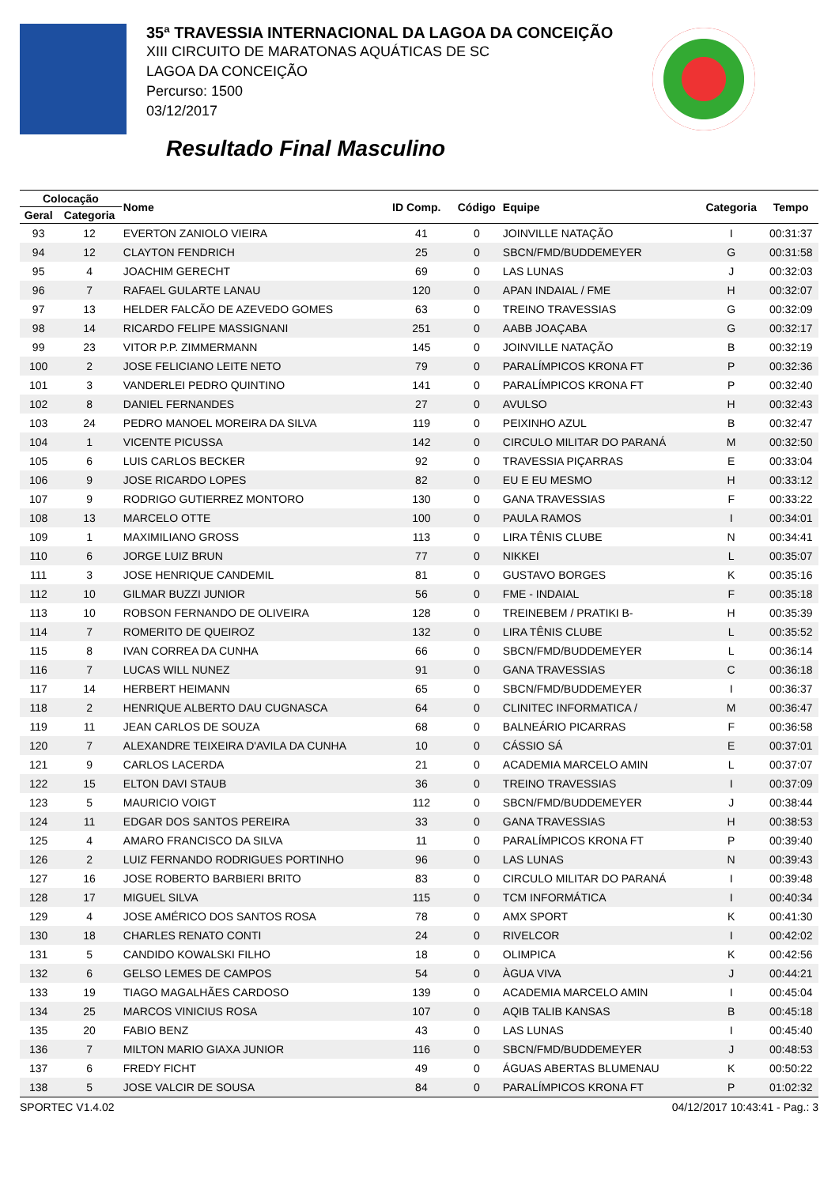35ª TRAVESSIA INTERNACIONAL DA LAGOA DA CONCEIÇÃO
XIII CIRCUITO DE MARATONAS AQUÁTICAS DE SC
LAGOA DA CONCEIÇÃO
Percurso: 1500
03/12/2017
Resultado Final Masculino
| Colocação | | Nome | ID Comp. | Código | Equipe | Categoria | Tempo |
| --- | --- | --- | --- | --- | --- | --- | --- |
| Geral | Categoria | | | | | | |
| 93 | 12 | EVERTON ZANIOLO VIEIRA | 41 | 0 | JOINVILLE NATAÇÃO | I | 00:31:37 |
| 94 | 12 | CLAYTON FENDRICH | 25 | 0 | SBCN/FMD/BUDDEMEYER | G | 00:31:58 |
| 95 | 4 | JOACHIM GERECHT | 69 | 0 | LAS LUNAS | J | 00:32:03 |
| 96 | 7 | RAFAEL GULARTE LANAU | 120 | 0 | APAN INDAIAL / FME | H | 00:32:07 |
| 97 | 13 | HELDER FALCÃO DE AZEVEDO GOMES | 63 | 0 | TREINO TRAVESSIAS | G | 00:32:09 |
| 98 | 14 | RICARDO FELIPE MASSIGNANI | 251 | 0 | AABB JOAÇABA | G | 00:32:17 |
| 99 | 23 | VITOR P.P. ZIMMERMANN | 145 | 0 | JOINVILLE NATAÇÃO | B | 00:32:19 |
| 100 | 2 | JOSE FELICIANO LEITE NETO | 79 | 0 | PARALÍMPICOS KRONA FT | P | 00:32:36 |
| 101 | 3 | VANDERLEI PEDRO QUINTINO | 141 | 0 | PARALÍMPICOS KRONA FT | P | 00:32:40 |
| 102 | 8 | DANIEL FERNANDES | 27 | 0 | AVULSO | H | 00:32:43 |
| 103 | 24 | PEDRO MANOEL MOREIRA DA SILVA | 119 | 0 | PEIXINHO AZUL | B | 00:32:47 |
| 104 | 1 | VICENTE PICUSSA | 142 | 0 | CIRCULO MILITAR DO PARANÁ | M | 00:32:50 |
| 105 | 6 | LUIS CARLOS BECKER | 92 | 0 | TRAVESSIA PIÇARRAS | E | 00:33:04 |
| 106 | 9 | JOSE RICARDO LOPES | 82 | 0 | EU E EU MESMO | H | 00:33:12 |
| 107 | 9 | RODRIGO GUTIERREZ MONTORO | 130 | 0 | GANA TRAVESSIAS | F | 00:33:22 |
| 108 | 13 | MARCELO OTTE | 100 | 0 | PAULA RAMOS | I | 00:34:01 |
| 109 | 1 | MAXIMILIANO GROSS | 113 | 0 | LIRA TÊNIS CLUBE | N | 00:34:41 |
| 110 | 6 | JORGE LUIZ BRUN | 77 | 0 | NIKKEI | L | 00:35:07 |
| 111 | 3 | JOSE HENRIQUE CANDEMIL | 81 | 0 | GUSTAVO BORGES | K | 00:35:16 |
| 112 | 10 | GILMAR BUZZI JUNIOR | 56 | 0 | FME - INDAIAL | F | 00:35:18 |
| 113 | 10 | ROBSON FERNANDO DE OLIVEIRA | 128 | 0 | TREINEBEM / PRATIKI B- | H | 00:35:39 |
| 114 | 7 | ROMERITO DE QUEIROZ | 132 | 0 | LIRA TÊNIS CLUBE | L | 00:35:52 |
| 115 | 8 | IVAN CORREA DA CUNHA | 66 | 0 | SBCN/FMD/BUDDEMEYER | L | 00:36:14 |
| 116 | 7 | LUCAS WILL NUNEZ | 91 | 0 | GANA TRAVESSIAS | C | 00:36:18 |
| 117 | 14 | HERBERT HEIMANN | 65 | 0 | SBCN/FMD/BUDDEMEYER | I | 00:36:37 |
| 118 | 2 | HENRIQUE ALBERTO DAU CUGNASCA | 64 | 0 | CLINITEC INFORMATICA / | M | 00:36:47 |
| 119 | 11 | JEAN CARLOS DE SOUZA | 68 | 0 | BALNEÁRIO PICARRAS | F | 00:36:58 |
| 120 | 7 | ALEXANDRE TEIXEIRA D'AVILA DA CUNHA | 10 | 0 | CÁSSIO SÁ | E | 00:37:01 |
| 121 | 9 | CARLOS LACERDA | 21 | 0 | ACADEMIA MARCELO AMIN | L | 00:37:07 |
| 122 | 15 | ELTON DAVI STAUB | 36 | 0 | TREINO TRAVESSIAS | I | 00:37:09 |
| 123 | 5 | MAURICIO VOIGT | 112 | 0 | SBCN/FMD/BUDDEMEYER | J | 00:38:44 |
| 124 | 11 | EDGAR DOS SANTOS PEREIRA | 33 | 0 | GANA TRAVESSIAS | H | 00:38:53 |
| 125 | 4 | AMARO FRANCISCO DA SILVA | 11 | 0 | PARALÍMPICOS KRONA FT | P | 00:39:40 |
| 126 | 2 | LUIZ FERNANDO RODRIGUES PORTINHO | 96 | 0 | LAS LUNAS | N | 00:39:43 |
| 127 | 16 | JOSE ROBERTO BARBIERI BRITO | 83 | 0 | CIRCULO MILITAR DO PARANÁ | I | 00:39:48 |
| 128 | 17 | MIGUEL SILVA | 115 | 0 | TCM INFORMÁTICA | I | 00:40:34 |
| 129 | 4 | JOSE AMÉRICO DOS SANTOS ROSA | 78 | 0 | AMX SPORT | K | 00:41:30 |
| 130 | 18 | CHARLES RENATO CONTI | 24 | 0 | RIVELCOR | I | 00:42:02 |
| 131 | 5 | CANDIDO KOWALSKI FILHO | 18 | 0 | OLIMPICA | K | 00:42:56 |
| 132 | 6 | GELSO LEMES DE CAMPOS | 54 | 0 | ÀGUA VIVA | J | 00:44:21 |
| 133 | 19 | TIAGO MAGALHÃES CARDOSO | 139 | 0 | ACADEMIA MARCELO AMIN | I | 00:45:04 |
| 134 | 25 | MARCOS VINICIUS ROSA | 107 | 0 | AQIB TALIB KANSAS | B | 00:45:18 |
| 135 | 20 | FABIO BENZ | 43 | 0 | LAS LUNAS | I | 00:45:40 |
| 136 | 7 | MILTON MARIO GIAXA JUNIOR | 116 | 0 | SBCN/FMD/BUDDEMEYER | J | 00:48:53 |
| 137 | 6 | FREDY FICHT | 49 | 0 | ÁGUAS ABERTAS BLUMENAU | K | 00:50:22 |
| 138 | 5 | JOSE VALCIR DE SOUSA | 84 | 0 | PARALÍMPICOS KRONA FT | P | 01:02:32 |
SPORTEC V1.4.02 04/12/2017 10:43:41 - Pag.: 3